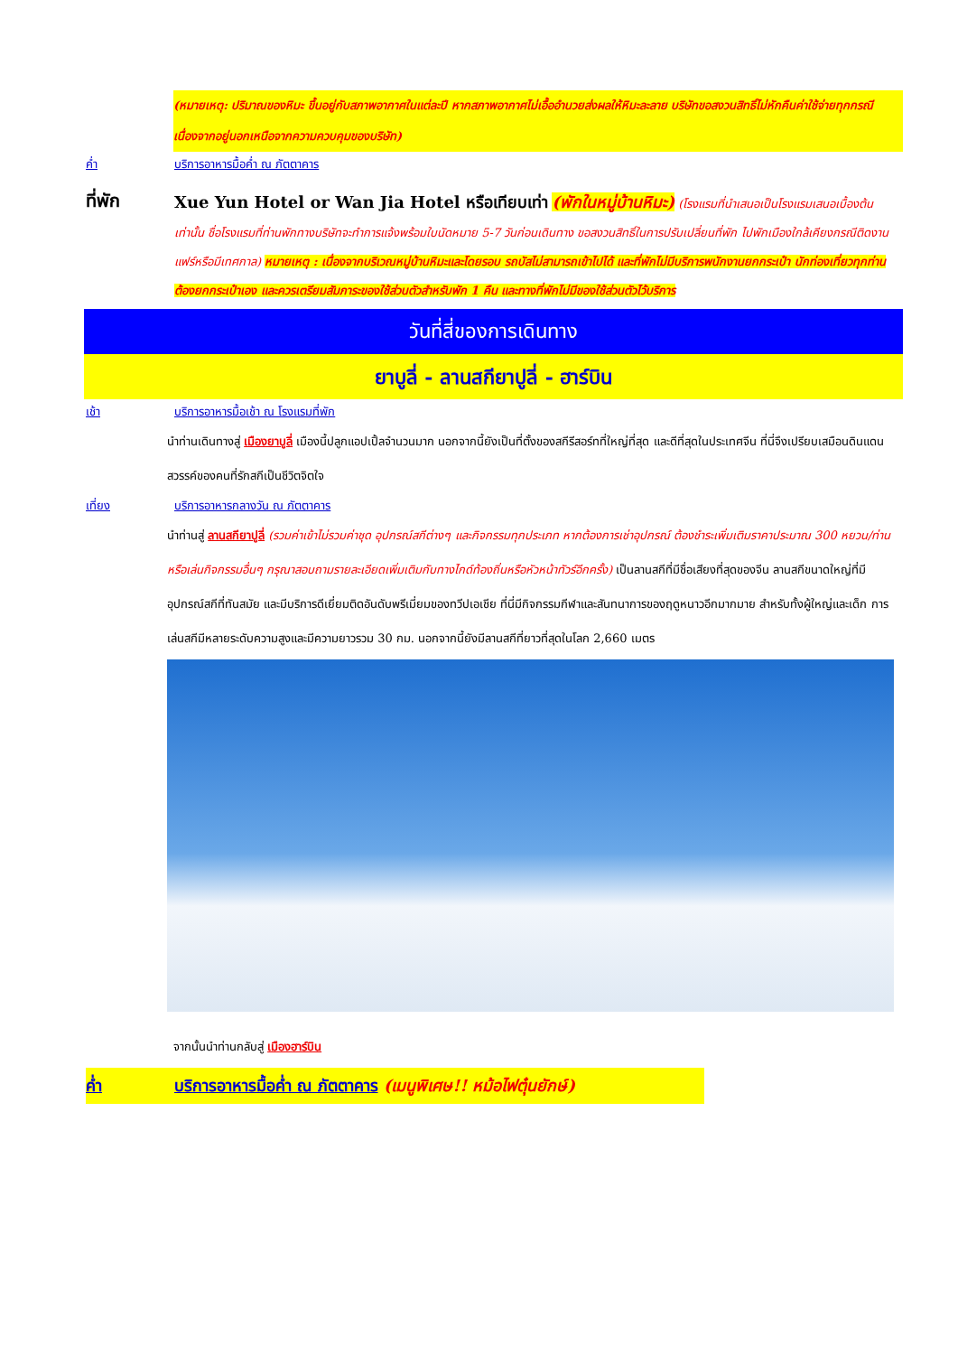(หมายเหตุ: ปริมาณของหิมะ ขึ้นอยู่กับสภาพอากาศในแต่ละปี หากสภาพอากาศไม่เอื้ออำนวยส่งผลให้หิมะละลาย บริษัทขอสงวนสิทธิ์ไม่หักคืนค่าใช้จ่ายทุกกรณี เนื่องจากอยู่นอกเหนือจากความควบคุมของบริษัท)
ค่ำ บริการอาหารมื้อค่ำ ณ ภัตตาคาร
ที่พัก
Xue Yun Hotel or Wan Jia Hotel หรือเทียบเท่า (พักในหมู่บ้านหิมะ) (โรงแรมที่นำเสนอเป็นโรงแรมเสนอเบื้องต้นเท่านั้น ชื่อโรงแรมที่ท่านพักทางบริษัทจะทำการแจ้งพร้อมใบนัดหมาย 5-7 วันก่อนเดินทาง ขอสงวนสิทธิ์ในการปรับเปลี่ยนที่พัก ไปพักเมืองใกล้เคียงกรณีติดงานแฟร์หรือมีเทศกาล) หมายเหตุ : เนื่องจากบริเวณหมู่บ้านหิมะและโดยรอบ รถบัสไม่สามารถเข้าไปได้ และที่พักไม่มีบริการพนักงานยกกระเป๋า นักท่องเที่ยวทุกท่านต้องยกกระเป๋าเอง และควรเตรียมสัมภาระของใช้ส่วนตัวสำหรับพัก 1 คืน และทางที่พักไม่มีของใช้ส่วนตัวไว้บริการ
วันที่สี่ของการเดินทาง
ยาบูลี่ - ลานสกียาปูลี่ - ฮาร์บิน
เช้า บริการอาหารมื้อเช้า ณ โรงแรมที่พัก
นำท่านเดินทางสู่ เมืองยาบูลี่ เมืองนี้ปลูกแอปเปิ้ลจำนวนมาก นอกจากนี้ยังเป็นที่ตั้งของสกีรีสอร์ทที่ใหญ่ที่สุด และดีที่สุดในประเทศจีน ที่นี่จึงเปรียบเสมือนดินแดนสวรรค์ของคนที่รักสกีเป็นชีวิตจิตใจ
เที่ยง บริการอาหารกลางวัน ณ ภัตตาคาร
นำท่านสู่ ลานสกียาปูลี่ (รวมค่าเข้าไม่รวมค่าชุด อุปกรณ์สกีต่างๆ และกิจกรรมทุกประเภท หากต้องการเช่าอุปกรณ์ ต้องชำระเพิ่มเติมราคาประมาณ 300 หยวน/ท่าน หรือเล่นกิจกรรมอื่นๆ กรุณาสอบถามรายละเอียดเพิ่มเติมกับทางไกด์ท้องถิ่นหรือหัวหน้าทัวร์อีกครั้ง) เป็นลานสกีที่มีชื่อเสียงที่สุดของจีน ลานสกีขนาดใหญ่ที่มีอุปกรณ์สกีที่ทันสมัย และมีบริการดีเยี่ยมติดอันดับพรีเมี่ยมของทวีปเอเชีย ที่นี่มีกิจกรรมกีฬาและสันทนาการของฤดูหนาวอีกมากมาย สำหรับทั้งผู้ใหญ่และเด็ก การเล่นสกีมีหลายระดับความสูงและมีความยาวรวม 30 กม. นอกจากนี้ยังมีลานสกีที่ยาวที่สุดในโลก 2,660 เมตร
จากนั้นนำท่านกลับสู่ เมืองฮาร์บิน
ค่ำ บริการอาหารมื้อค่ำ ณ ภัตตาคาร (เมนูพิเศษ!! หม้อไฟตุ๋นยักษ์)